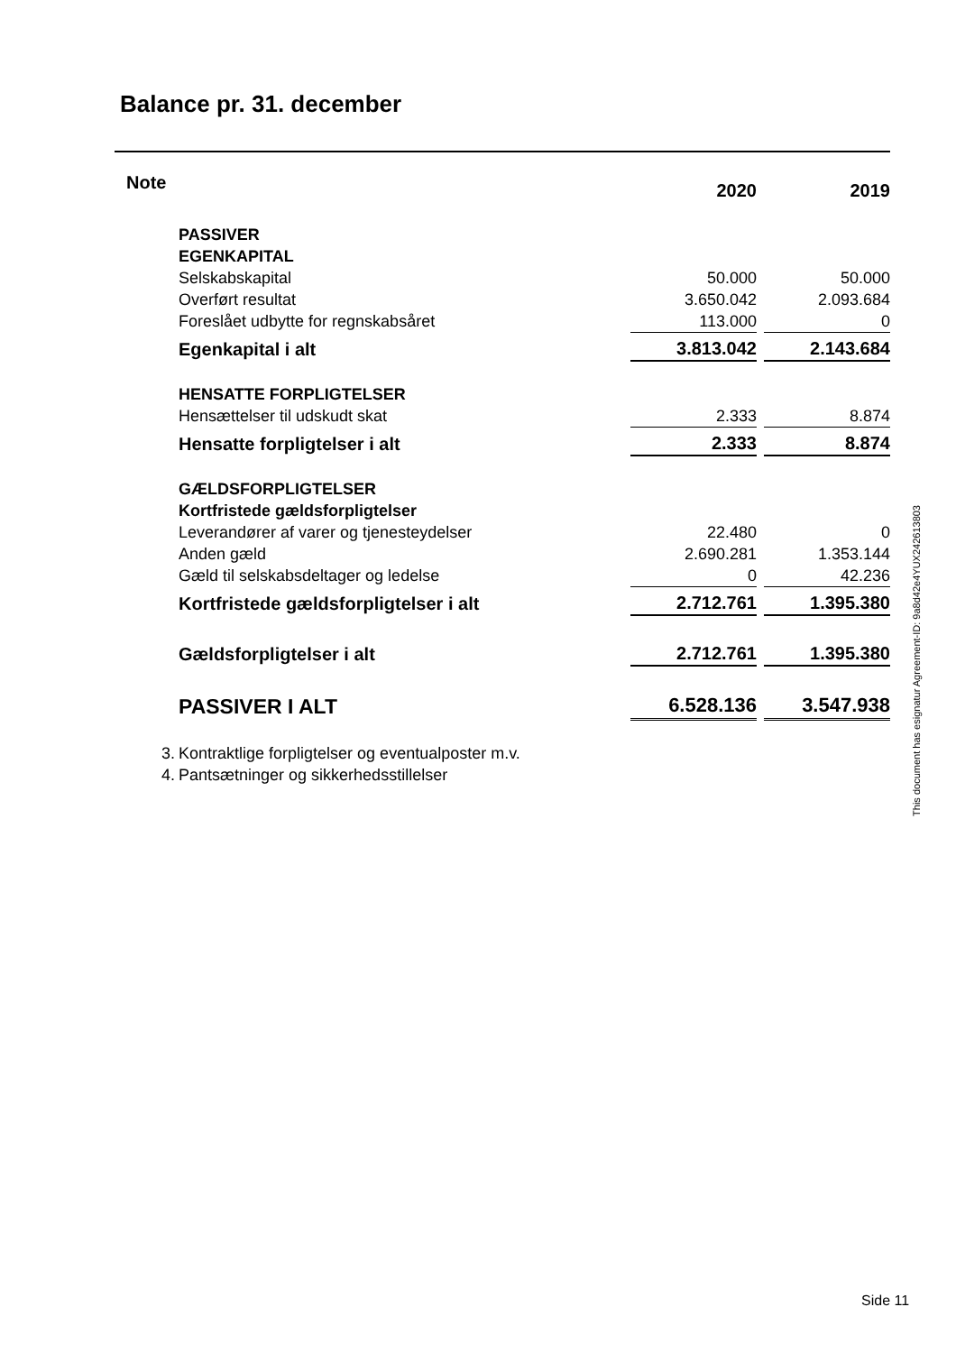Balance pr. 31. december
| Note | | 2020 | | 2019 |
| --- | --- | --- | --- | --- |
| | PASSIVER | | | |
| | EGENKAPITAL | | | |
| | Selskabskapital | 50.000 | | 50.000 |
| | Overført resultat | 3.650.042 | | 2.093.684 |
| | Foreslået udbytte for regnskabsåret | 113.000 | | 0 |
| | Egenkapital i alt | 3.813.042 | | 2.143.684 |
| | HENSATTE FORPLIGTELSER | | | |
| | Hensættelser til udskudt skat | 2.333 | | 8.874 |
| | Hensatte forpligtelser i alt | 2.333 | | 8.874 |
| | GÆLDSFORPLIGTELSER | | | |
| | Kortfristede gældsforpligtelser | | | |
| | Leverandører af varer og tjenesteydelser | 22.480 | | 0 |
| | Anden gæld | 2.690.281 | | 1.353.144 |
| | Gæld til selskabsdeltager og ledelse | 0 | | 42.236 |
| | Kortfristede gældsforpligtelser i alt | 2.712.761 | | 1.395.380 |
| | Gældsforpligtelser i alt | 2.712.761 | | 1.395.380 |
| | PASSIVER I ALT | 6.528.136 | | 3.547.938 |
| 3. | Kontraktlige forpligtelser og eventualposter m.v. | | | |
| 4. | Pantsætninger og sikkerhedsstillelser | | | |
This document has esignatur Agreement-ID: 9a8d42e4YUX242613803
Side 11